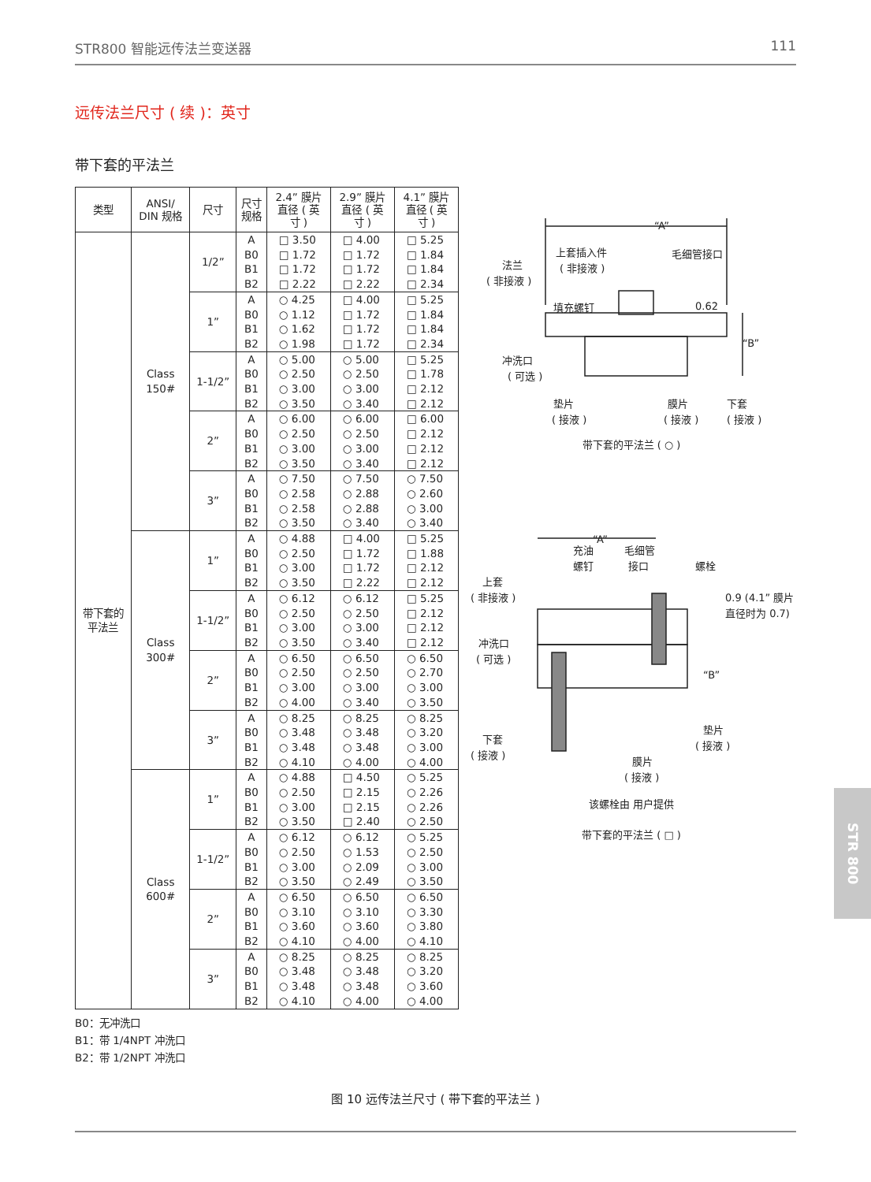STR800 智能远传法兰变送器 111
远传法兰尺寸 ( 续 )：英寸
带下套的平法兰
| 类型 | ANSI/ DIN 规格 | 尺寸 | 尺寸 规格 | 2.4” 膜片 直径 ( 英 寸 ) | 2.9” 膜片 直径 ( 英 寸 ) | 4.1” 膜片 直径 ( 英 寸 ) |
| --- | --- | --- | --- | --- | --- | --- |
| 带下套的 平法兰 | Class 150# | 1/2” | A B0 B1 B2 | □ 3.50 □ 1.72 □ 1.72 □ 2.22 | □ 4.00 □ 1.72 □ 1.72 □ 2.22 | □ 5.25 □ 1.84 □ 1.84 □ 2.34 |
| | | 1” | A B0 B1 B2 | ○ 4.25 ○ 1.12 ○ 1.62 ○ 1.98 | □ 4.00 □ 1.72 □ 1.72 □ 1.72 | □ 5.25 □ 1.84 □ 1.84 □ 2.34 |
| | | 1-1/2” | A B0 B1 B2 | ○ 5.00 ○ 2.50 ○ 3.00 ○ 3.50 | ○ 5.00 ○ 2.50 ○ 3.00 ○ 3.40 | □ 5.25 □ 1.78 □ 2.12 □ 2.12 |
| | | 2” | A B0 B1 B2 | ○ 6.00 ○ 2.50 ○ 3.00 ○ 3.50 | ○ 6.00 ○ 2.50 ○ 3.00 ○ 3.40 | □ 6.00 □ 2.12 □ 2.12 □ 2.12 |
| | | 3” | A B0 B1 B2 | ○ 7.50 ○ 2.58 ○ 2.58 ○ 3.50 | ○ 7.50 ○ 2.88 ○ 2.88 ○ 3.40 | ○ 7.50 ○ 2.60 ○ 3.00 ○ 3.40 |
| | Class 300# | 1” | A B0 B1 B2 | ○ 4.88 ○ 2.50 ○ 3.00 ○ 3.50 | □ 4.00 □ 1.72 □ 1.72 □ 2.22 | □ 5.25 □ 1.88 □ 2.12 □ 2.12 |
| | | 1-1/2” | A B0 B1 B2 | ○ 6.12 ○ 2.50 ○ 3.00 ○ 3.50 | ○ 6.12 ○ 2.50 ○ 3.00 ○ 3.40 | □ 5.25 □ 2.12 □ 2.12 □ 2.12 |
| | | 2” | A B0 B1 B2 | ○ 6.50 ○ 2.50 ○ 3.00 ○ 4.00 | ○ 6.50 ○ 2.50 ○ 3.00 ○ 3.40 | ○ 6.50 ○ 2.70 ○ 3.00 ○ 3.50 |
| | | 3” | A B0 B1 B2 | ○ 8.25 ○ 3.48 ○ 3.48 ○ 4.10 | ○ 8.25 ○ 3.48 ○ 3.48 ○ 4.00 | ○ 8.25 ○ 3.20 ○ 3.00 ○ 4.00 |
| | Class 600# | 1” | A B0 B1 B2 | ○ 4.88 ○ 2.50 ○ 3.00 ○ 3.50 | □ 4.50 □ 2.15 □ 2.15 □ 2.40 | ○ 5.25 ○ 2.26 ○ 2.26 ○ 2.50 |
| | | 1-1/2” | A B0 B1 B2 | ○ 6.12 ○ 2.50 ○ 3.00 ○ 3.50 | ○ 6.12 ○ 1.53 ○ 2.09 ○ 2.49 | ○ 5.25 ○ 2.50 ○ 3.00 ○ 3.50 |
| | | 2” | A B0 B1 B2 | ○ 6.50 ○ 3.10 ○ 3.60 ○ 4.10 | ○ 6.50 ○ 3.10 ○ 3.60 ○ 4.00 | ○ 6.50 ○ 3.30 ○ 3.80 ○ 4.10 |
| | | 3” | A B0 B1 B2 | ○ 8.25 ○ 3.48 ○ 3.48 ○ 4.10 | ○ 8.25 ○ 3.48 ○ 3.48 ○ 4.00 | ○ 8.25 ○ 3.20 ○ 3.60 ○ 4.00 |
“A”
上套插入件
( 非接液 )
毛细管接口
法兰
( 非接液 )
填充螺钉
0.62
“B”
冲洗口
( 可选 )
垫片
( 接液 )
膜片
( 接液 )
下套
( 接液 )
带下套的平法兰 ( ○ )
“A”
充油
螺钉
毛细管
接口
螺栓
上套
( 非接液 )
0.9 (4.1” 膜片
直径时为 0.7)
冲洗口
( 可选 )
“B”
下套
( 接液 )
垫片
( 接液 )
膜片
( 接液 )
该螺栓由 用户提供
带下套的平法兰 ( □ )
B0：无冲洗口
B1：带 1/4NPT 冲洗口
B2：带 1/2NPT 冲洗口
图 10 远传法兰尺寸 ( 带下套的平法兰 )
STR 800